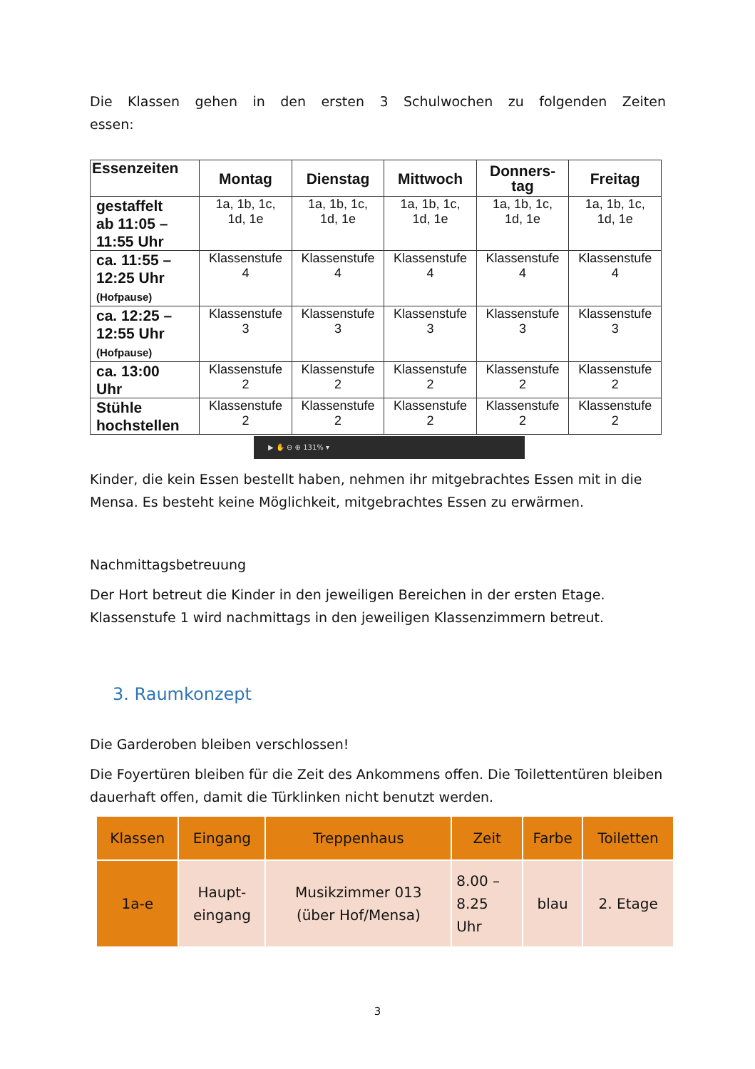Die Klassen gehen in den ersten 3 Schulwochen zu folgenden Zeiten essen:
| Essenzeiten | Montag | Dienstag | Mittwoch | Donners- tag | Freitag |
| --- | --- | --- | --- | --- | --- |
| gestaffelt ab 11:05 – 11:55 Uhr | 1a, 1b, 1c, 1d, 1e | 1a, 1b, 1c, 1d, 1e | 1a, 1b, 1c, 1d, 1e | 1a, 1b, 1c, 1d, 1e | 1a, 1b, 1c, 1d, 1e |
| ca. 11:55 – 12:25 Uhr (Hofpause) | Klassenstufe 4 | Klassenstufe 4 | Klassenstufe 4 | Klassenstufe 4 | Klassenstufe 4 |
| ca. 12:25 – 12:55 Uhr (Hofpause) | Klassenstufe 3 | Klassenstufe 3 | Klassenstufe 3 | Klassenstufe 3 | Klassenstufe 3 |
| ca. 13:00 Uhr | Klassenstufe 2 | Klassenstufe 2 | Klassenstufe 2 | Klassenstufe 2 | Klassenstufe 2 |
| Stühle hochstellen | Klassenstufe 2 | Klassenstufe 2 | Klassenstufe 2 | Klassenstufe 2 | Klassenstufe 2 |
▶ ✋ ⊖ ⊕ 131% ▾
Kinder, die kein Essen bestellt haben, nehmen ihr mitgebrachtes Essen mit in die Mensa. Es besteht keine Möglichkeit, mitgebrachtes Essen zu erwärmen.
Nachmittagsbetreuung
Der Hort betreut die Kinder in den jeweiligen Bereichen in der ersten Etage. Klassenstufe 1 wird nachmittags in den jeweiligen Klassenzimmern betreut.
3. Raumkonzept
Die Garderoben bleiben verschlossen!
Die Foyertüren bleiben für die Zeit des Ankommens offen. Die Toilettentüren bleiben dauerhaft offen, damit die Türklinken nicht benutzt werden.
| Klassen | Eingang | Treppenhaus | Zeit | Farbe | Toiletten |
| --- | --- | --- | --- | --- | --- |
| 1a-e | Haupt- eingang | Musikzimmer 013 (über Hof/Mensa) | 8.00 – 8.25 Uhr | blau | 2. Etage |
3